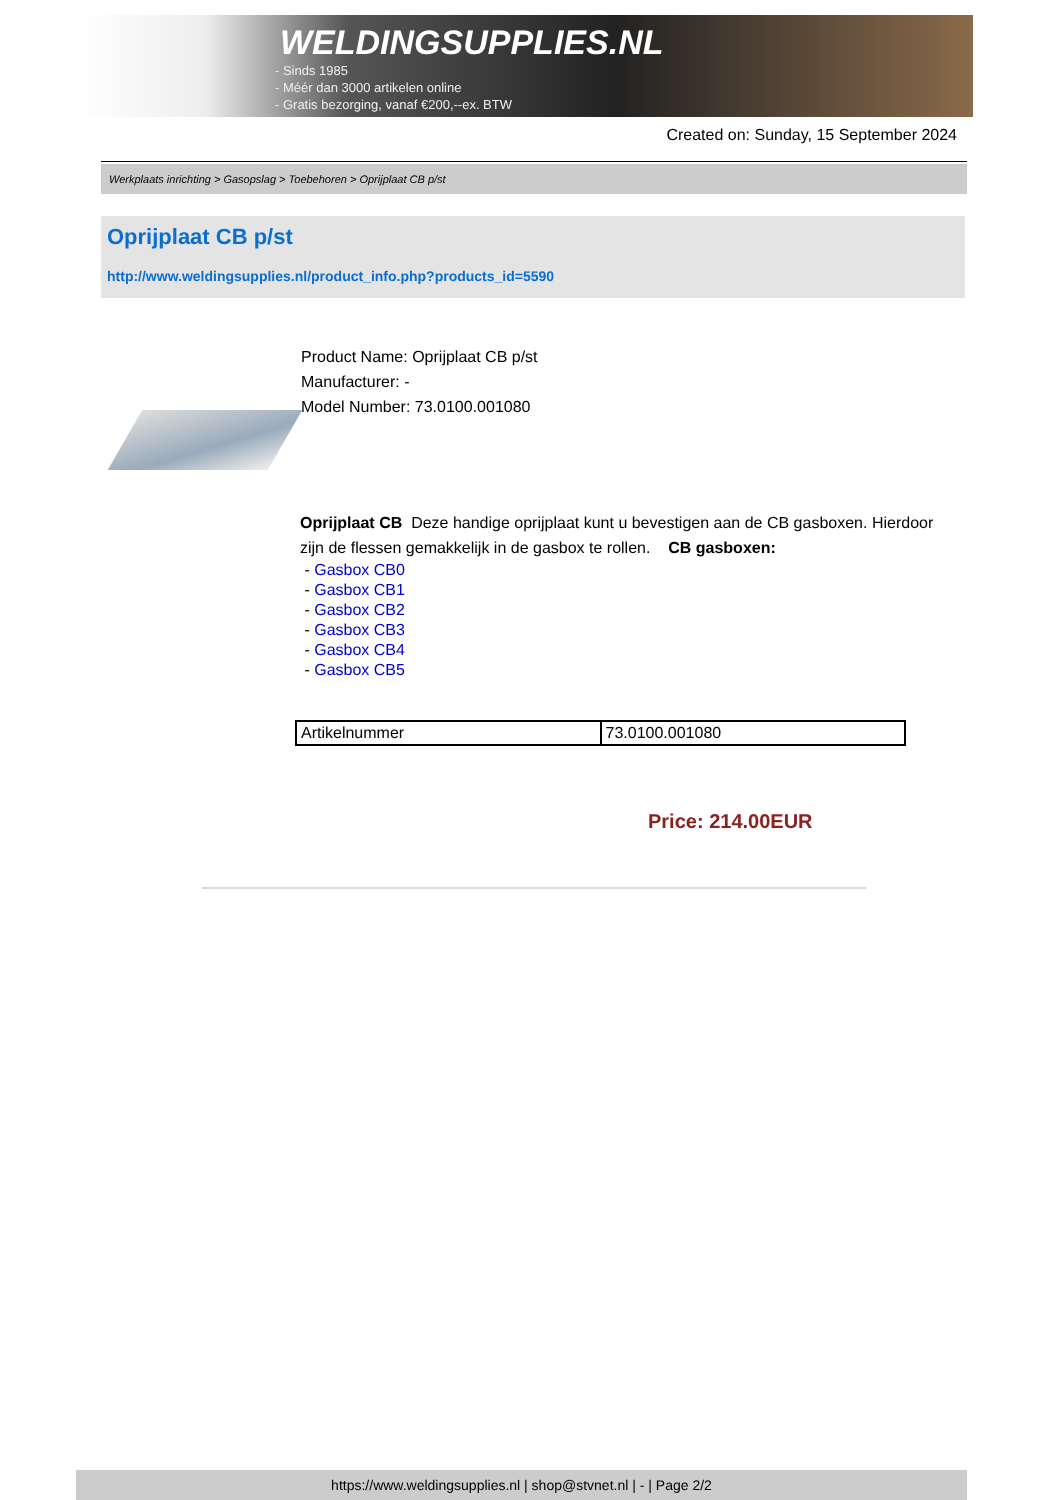WELDINGSUPPLIES.NL
- Sinds 1985
- Méér dan 3000 artikelen online
- Gratis bezorging, vanaf €200,--ex. BTW
Created on: Sunday, 15 September 2024
Werkplaats inrichting > Gasopslag > Toebehoren > Oprijplaat CB p/st
Oprijplaat CB p/st
http://www.weldingsupplies.nl/product_info.php?products_id=5590
Product Name: Oprijplaat CB p/st
Manufacturer: -
Model Number: 73.0100.001080
Oprijplaat CB Deze handige oprijplaat kunt u bevestigen aan de CB gasboxen. Hierdoor zijn de flessen gemakkelijk in de gasbox te rollen. CB gasboxen:
- Gasbox CB0
- Gasbox CB1
- Gasbox CB2
- Gasbox CB3
- Gasbox CB4
- Gasbox CB5
| Artikelnummer | 73.0100.001080 |
Price: 214.00EUR
https://www.weldingsupplies.nl | shop@stvnet.nl | - | Page 2/2